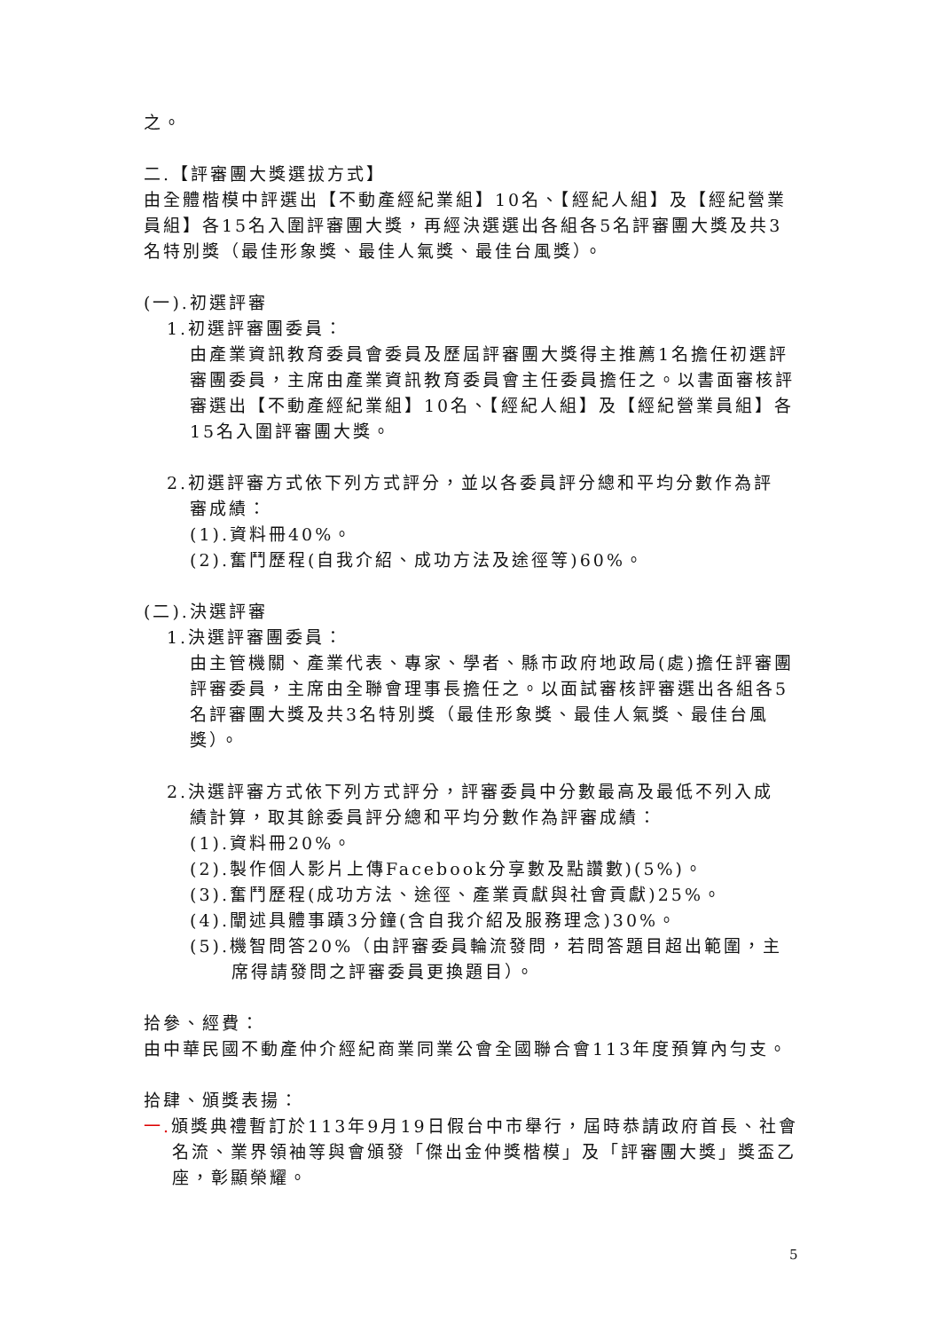之。
二.【評審團大獎選拔方式】
由全體楷模中評選出【不動產經紀業組】10名、【經紀人組】及【經紀營業員組】各15名入圍評審團大獎，再經決選選出各組各5名評審團大獎及共3名特別獎（最佳形象獎、最佳人氣獎、最佳台風獎）。
(一).初選評審
1.初選評審團委員：
由產業資訊教育委員會委員及歷屆評審團大獎得主推薦1名擔任初選評審團委員，主席由產業資訊教育委員會主任委員擔任之。以書面審核評審選出【不動產經紀業組】10名、【經紀人組】及【經紀營業員組】各15名入圍評審團大獎。
2.初選評審方式依下列方式評分，並以各委員評分總和平均分數作為評
審成績：
(1).資料冊40%。
(2).奮鬥歷程(自我介紹、成功方法及途徑等)60%。
(二).決選評審
1.決選評審團委員：
由主管機關、產業代表、專家、學者、縣市政府地政局(處)擔任評審團評審委員，主席由全聯會理事長擔任之。以面試審核評審選出各組各5名評審團大獎及共3名特別獎（最佳形象獎、最佳人氣獎、最佳台風獎）。
2.決選評審方式依下列方式評分，評審委員中分數最高及最低不列入成
績計算，取其餘委員評分總和平均分數作為評審成績：
(1).資料冊20%。
(2).製作個人影片上傳Facebook分享數及點讚數)(5%)。
(3).奮鬥歷程(成功方法、途徑、產業貢獻與社會貢獻)25%。
(4).闡述具體事蹟3分鐘(含自我介紹及服務理念)30%。
(5).機智問答20%（由評審委員輪流發問，若問答題目超出範圍，主席得請發問之評審委員更換題目）。
拾參、經費：
由中華民國不動產仲介經紀商業同業公會全國聯合會113年度預算內勻支。
拾肆、頒獎表揚：
一. 頒獎典禮暫訂於113年9月19日假台中市舉行，屆時恭請政府首長、社會名流、業界領袖等與會頒發「傑出金仲獎楷模」及「評審團大獎」獎盃乙座，彰顯榮耀。
5